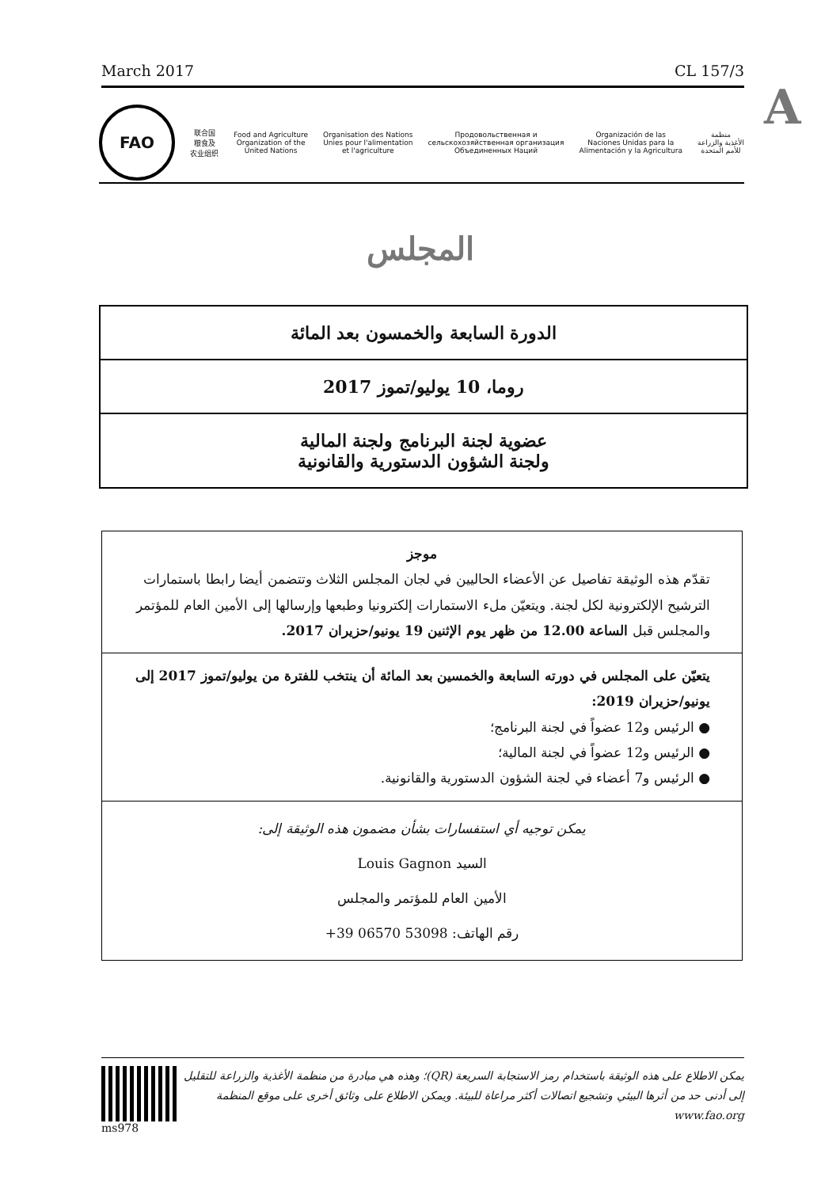March 2017 CL 157/3
A
FAO
联合国
粮食及
农业组织
Food and Agriculture
Organization of the
United Nations
Organisation des Nations
Unies pour l'alimentation
et l'agriculture
Продовольственная и
сельскохозяйственная организация
Объединенных Наций
Organización de las
Naciones Unidas para la
Alimentación y la Agricultura
منظمة
الأغذية والزراعة
للأمم المتحدة
المجلس
الدورة السابعة والخمسون بعد المائة
روما، 10 يوليو/تموز 2017
عضوية لجنة البرنامج ولجنة المالية
ولجنة الشؤون الدستورية والقانونية
موجز
تقدّم هذه الوثيقة تفاصيل عن الأعضاء الحاليين في لجان المجلس الثلاث وتتضمن أيضا رابطا باستمارات الترشيح الإلكترونية لكل لجنة. ويتعيّن ملء الاستمارات إلكترونيا وطبعها وإرسالها إلى الأمين العام للمؤتمر والمجلس قبل الساعة 12.00 من ظهر يوم الإثنين 19 يونيو/حزيران 2017.
يتعيّن على المجلس في دورته السابعة والخمسين بعد المائة أن ينتخب للفترة من يوليو/تموز 2017 إلى يونيو/حزيران 2019:
● الرئيس و12 عضواً في لجنة البرنامج؛
● الرئيس و12 عضواً في لجنة المالية؛
● الرئيس و7 أعضاء في لجنة الشؤون الدستورية والقانونية.
يمكن توجيه أي استفسارات بشأن مضمون هذه الوثيقة إلى:
السيد Louis Gagnon
الأمين العام للمؤتمر والمجلس
رقم الهاتف: 53098 06570 39+
ms978
يمكن الاطلاع على هذه الوثيقة باستخدام رمز الاستجابة السريعة (QR)؛ وهذه هي مبادرة من منظمة الأغذية والزراعة للتقليل إلى أدنى حد من أثرها البيئي وتشجيع اتصالات أكثر مراعاة للبيئة. ويمكن الاطلاع على وثائق أخرى على موقع المنظمة www.fao.org